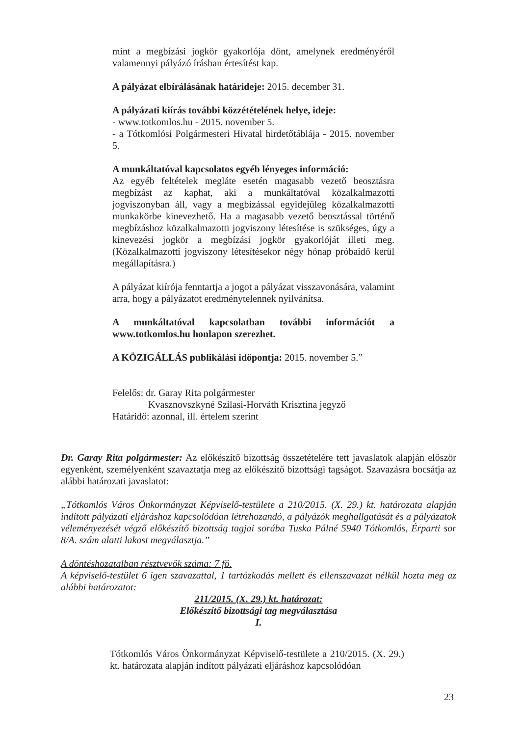mint a megbízási jogkör gyakorlója dönt, amelynek eredményéről valamennyi pályázó írásban értesítést kap.
A pályázat elbírálásának határideje: 2015. december 31.
A pályázati kiírás további közzétételének helye, ideje:
- www.totkomlos.hu - 2015. november 5.
- a Tótkomlósi Polgármesteri Hivatal hirdetőtáblája - 2015. november 5.
A munkáltatóval kapcsolatos egyéb lényeges információ:
Az egyéb feltételek megláte esetén magasabb vezető beosztásra megbízást az kaphat, aki a munkáltatóval közalkalmazotti jogviszonyban áll, vagy a megbízással egyidejűleg közalkalmazotti munkakörbe kinevezhető. Ha a magasabb vezető beosztással történő megbízáshoz közalkalmazotti jogviszony létesítése is szükséges, úgy a kinevezési jogkör a megbízási jogkör gyakorlóját illeti meg. (Közalkalmazotti jogviszony létesítésekor négy hónap próbaidő kerül megállapításra.)
A pályázat kiírója fenntartja a jogot a pályázat visszavonására, valamint arra, hogy a pályázatot eredménytelennek nyilvánítsa.
A munkáltatóval kapcsolatban további információt a www.totkomlos.hu honlapon szerezhet.
A KÖZIGÁLLÁS publikálási időpontja: 2015. november 5.”
Felelős: dr. Garay Rita polgármester
Kvasznovszkyné Szilasi-Horváth Krisztina jegyző
Határidő: azonnal, ill. értelem szerint
Dr. Garay Rita polgármester: Az előkészítő bizottság összetételére tett javaslatok alapján először egyenként, személyenként szavaztatja meg az előkészítő bizottsági tagságot. Szavazásra bocsátja az alábbi határozati javaslatot:
„Tótkomlós Város Önkormányzat Képviselő-testülete a 210/2015. (X. 29.) kt. határozata alapján indított pályázati eljáráshoz kapcsolódóan létrehozandó, a pályázók meghallgatását és a pályázatok véleményezését végző előkészítő bizottság tagjai sorába Tuska Pálné 5940 Tótkomlós, Érparti sor 8/A. szám alatti lakost megválasztja.”
A döntéshozatalban résztvevők száma: 7 fő.
A képviselő-testület 6 igen szavazattal, 1 tartózkodás mellett és ellenszavazat nélkül hozta meg az alábbi határozatot:
211/2015. (X. 29.) kt. határozat:
Előkészítő bizottsági tag megválasztása
I.
Tótkomlós Város Önkormányzat Képviselő-testülete a 210/2015. (X. 29.) kt. határozata alapján indított pályázati eljáráshoz kapcsolódóan
23